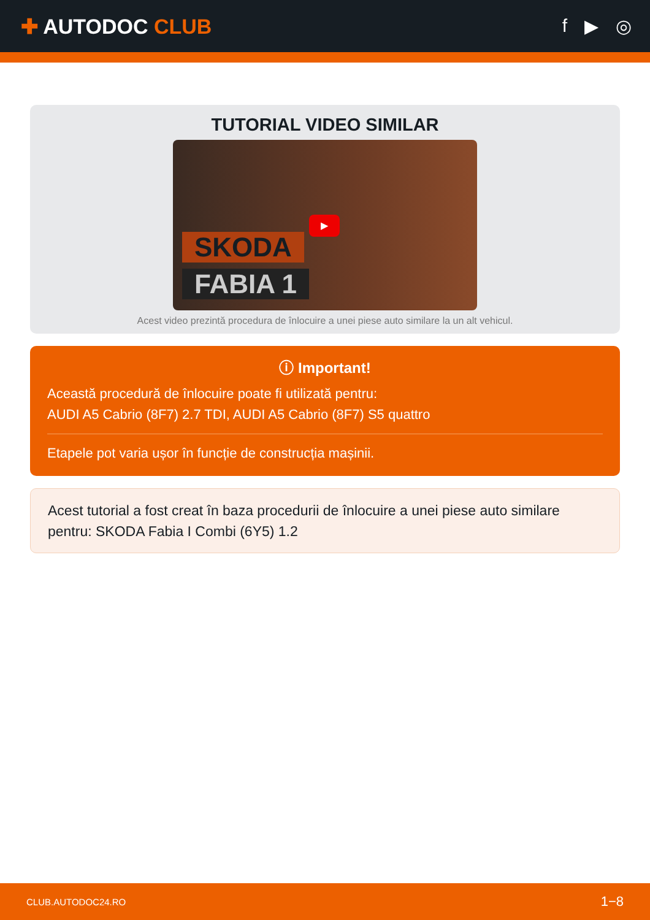✚ AUTODOC CLUB f ▶ ◎
TUTORIAL VIDEO SIMILAR
SKODA
FABIA 1
▶
Acest video prezintă procedura de înlocuire a unei piese auto similare la un alt vehicul.
ⓘ Important!
Această procedură de înlocuire poate fi utilizată pentru:
AUDI A5 Cabrio (8F7) 2.7 TDI, AUDI A5 Cabrio (8F7) S5 quattro
Etapele pot varia ușor în funcție de construcția mașinii.
Acest tutorial a fost creat în baza procedurii de înlocuire a unei piese auto similare pentru: SKODA Fabia I Combi (6Y5) 1.2
CLUB.AUTODOC24.RO 1−8